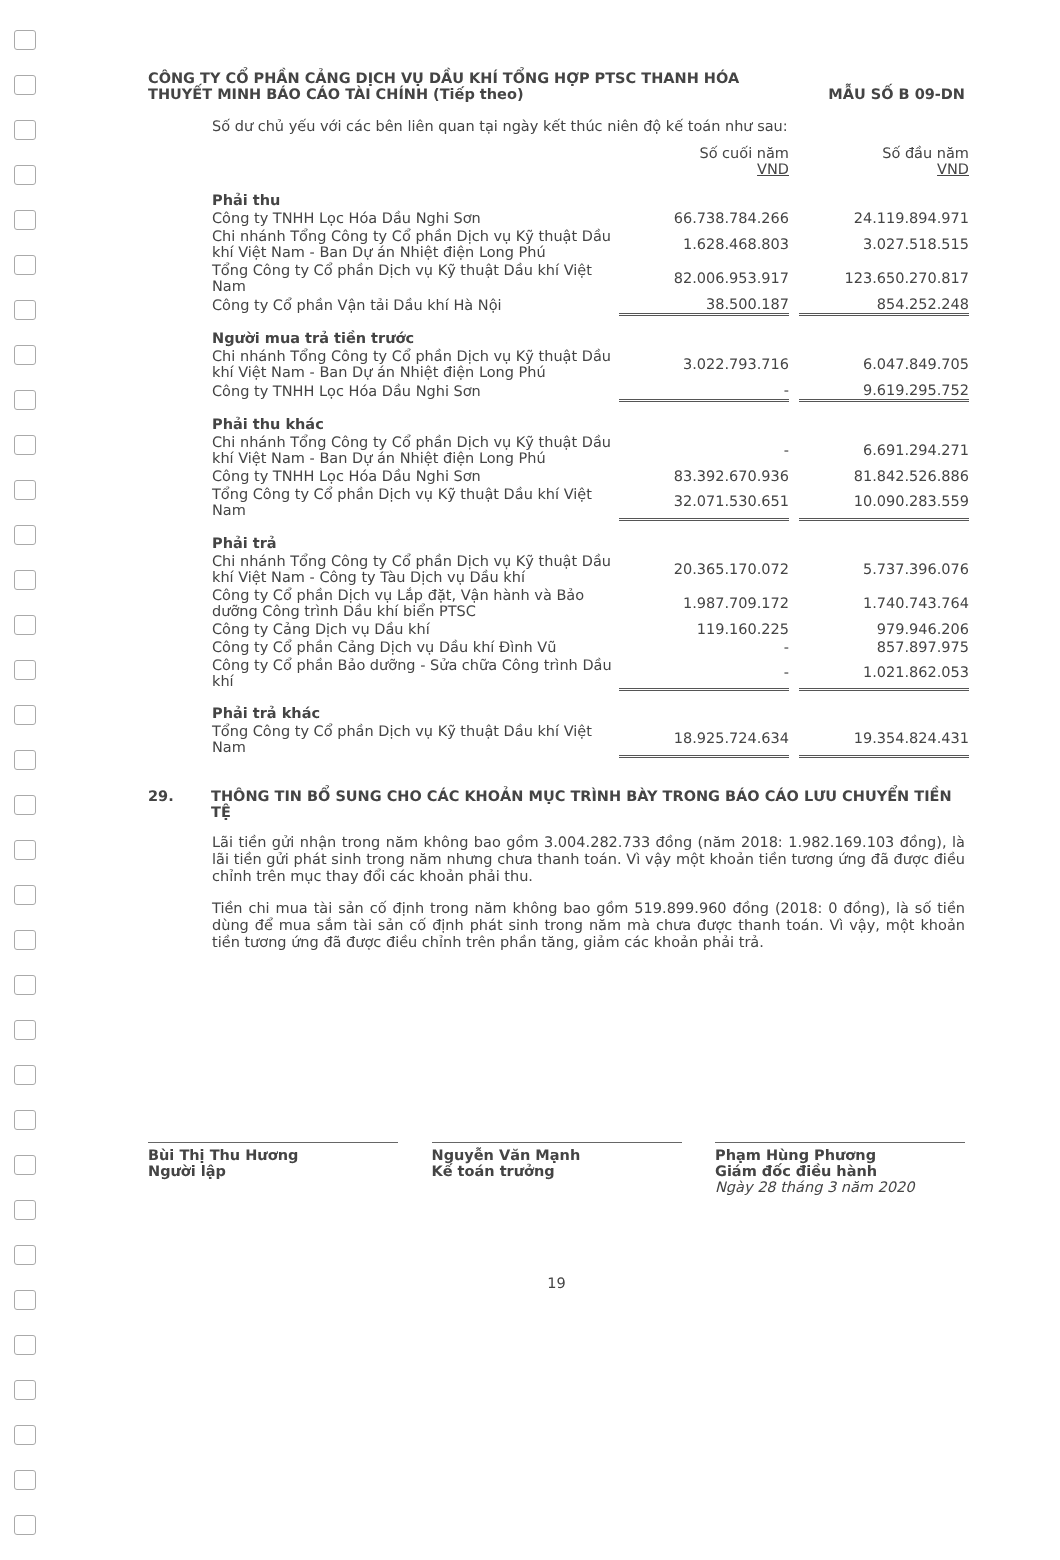CÔNG TY CỔ PHẦN CẢNG DỊCH VỤ DẦU KHÍ TỔNG HỢP PTSC THANH HÓA
THUYẾT MINH BÁO CÁO TÀI CHÍNH (Tiếp theo) MẪU SỐ B 09-DN
Số dư chủ yếu với các bên liên quan tại ngày kết thúc niên độ kế toán như sau:
| | Số cuối năm VND | | Số đầu năm VND |
| Phải thu | | | |
| Công ty TNHH Lọc Hóa Dầu Nghi Sơn | 66.738.784.266 | | 24.119.894.971 |
| Chi nhánh Tổng Công ty Cổ phần Dịch vụ Kỹ thuật Dầu khí Việt Nam - Ban Dự án Nhiệt điện Long Phú | 1.628.468.803 | | 3.027.518.515 |
| Tổng Công ty Cổ phần Dịch vụ Kỹ thuật Dầu khí Việt Nam | 82.006.953.917 | | 123.650.270.817 |
| Công ty Cổ phần Vận tải Dầu khí Hà Nội | 38.500.187 | | 854.252.248 |
| Người mua trả tiền trước | | | |
| Chi nhánh Tổng Công ty Cổ phần Dịch vụ Kỹ thuật Dầu khí Việt Nam - Ban Dự án Nhiệt điện Long Phú | 3.022.793.716 | | 6.047.849.705 |
| Công ty TNHH Lọc Hóa Dầu Nghi Sơn | - | | 9.619.295.752 |
| Phải thu khác | | | |
| Chi nhánh Tổng Công ty Cổ phần Dịch vụ Kỹ thuật Dầu khí Việt Nam - Ban Dự án Nhiệt điện Long Phú | - | | 6.691.294.271 |
| Công ty TNHH Lọc Hóa Dầu Nghi Sơn | 83.392.670.936 | | 81.842.526.886 |
| Tổng Công ty Cổ phần Dịch vụ Kỹ thuật Dầu khí Việt Nam | 32.071.530.651 | | 10.090.283.559 |
| Phải trả | | | |
| Chi nhánh Tổng Công ty Cổ phần Dịch vụ Kỹ thuật Dầu khí Việt Nam - Công ty Tàu Dịch vụ Dầu khí | 20.365.170.072 | | 5.737.396.076 |
| Công ty Cổ phần Dịch vụ Lắp đặt, Vận hành và Bảo dưỡng Công trình Dầu khí biển PTSC | 1.987.709.172 | | 1.740.743.764 |
| Công ty Cảng Dịch vụ Dầu khí | 119.160.225 | | 979.946.206 |
| Công ty Cổ phần Cảng Dịch vụ Dầu khí Đình Vũ | - | | 857.897.975 |
| Công ty Cổ phần Bảo dưỡng - Sửa chữa Công trình Dầu khí | - | | 1.021.862.053 |
| Phải trả khác | | | |
| Tổng Công ty Cổ phần Dịch vụ Kỹ thuật Dầu khí Việt Nam | 18.925.724.634 | | 19.354.824.431 |
29. THÔNG TIN BỔ SUNG CHO CÁC KHOẢN MỤC TRÌNH BÀY TRONG BÁO CÁO LƯU CHUYỂN TIỀN TỆ
Lãi tiền gửi nhận trong năm không bao gồm 3.004.282.733 đồng (năm 2018: 1.982.169.103 đồng), là lãi tiền gửi phát sinh trong năm nhưng chưa thanh toán. Vì vậy một khoản tiền tương ứng đã được điều chỉnh trên mục thay đổi các khoản phải thu.
Tiền chi mua tài sản cố định trong năm không bao gồm 519.899.960 đồng (2018: 0 đồng), là số tiền dùng để mua sắm tài sản cố định phát sinh trong năm mà chưa được thanh toán. Vì vậy, một khoản tiền tương ứng đã được điều chỉnh trên phần tăng, giảm các khoản phải trả.
Bùi Thị Thu Hương
Người lập
Nguyễn Văn Mạnh
Kế toán trưởng
Phạm Hùng Phương
Giám đốc điều hành
Ngày 28 tháng 3 năm 2020
19